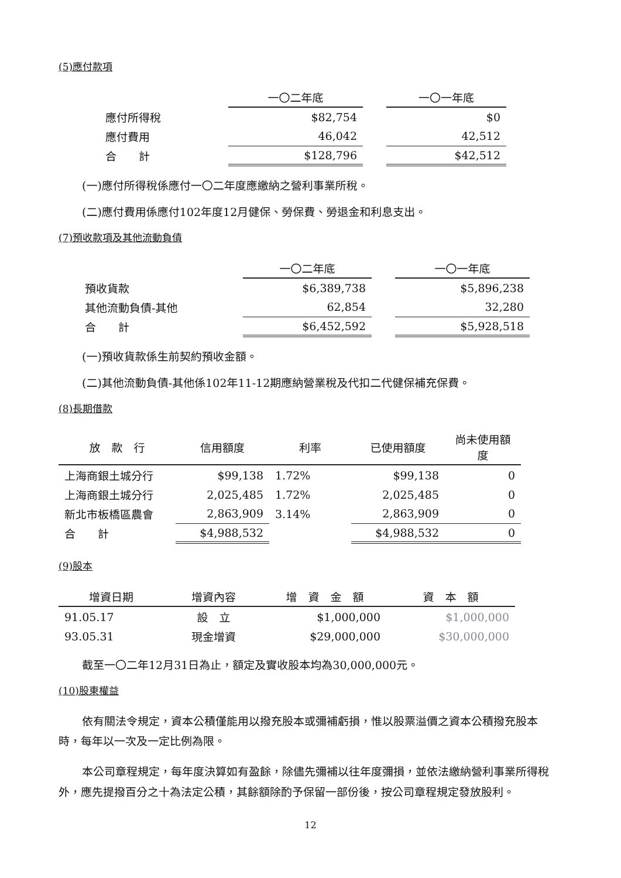(5)應付款項
| | 一〇二年底 | | 一〇一年底 |
| 應付所得稅 | $82,754 | | $0 |
| 應付費用 | 46,042 | | 42,512 |
| 合 計 | $128,796 | | $42,512 |
(一)應付所得稅係應付一〇二年度應繳納之營利事業所稅。
(二)應付費用係應付102年度12月健保、勞保費、勞退金和利息支出。
(7)預收款項及其他流動負債
| | 一〇二年底 | | 一〇一年底 |
| 預收貨款 | $6,389,738 | | $5,896,238 |
| 其他流動負債-其他 | 62,854 | | 32,280 |
| 合 計 | $6,452,592 | | $5,928,518 |
(一)預收貨款係生前契約預收金額。
(二)其他流動負債-其他係102年11-12期應納營業稅及代扣二代健保補充保費。
(8)長期借款
| 放 款 行 | 信用額度 | 利率 | 已使用額度 | 尚未使用額度 |
| --- | --- | --- | --- | --- |
| 上海商銀土城分行 | $99,138 | 1.72% | $99,138 | 0 |
| 上海商銀土城分行 | 2,025,485 | 1.72% | 2,025,485 | 0 |
| 新北市板橋區農會 | 2,863,909 | 3.14% | 2,863,909 | 0 |
| 合 計 | $4,988,532 | | $4,988,532 | 0 |
(9)股本
| 增資日期 | 增資內容 | 增 資 金 額 | 資 本 額 |
| --- | --- | --- | --- |
| 91.05.17 | 設 立 | $1,000,000 | $1,000,000 |
| 93.05.31 | 現金增資 | $29,000,000 | $30,000,000 |
截至一〇二年12月31日為止，額定及實收股本均為30,000,000元。
(10)股東權益
依有關法令規定，資本公積僅能用以撥充股本或彌補虧損，惟以股票溢價之資本公積撥充股本時，每年以一次及一定比例為限。
本公司章程規定，每年度決算如有盈餘，除儘先彌補以往年度彌損，並依法繳納營利事業所得稅外，應先提撥百分之十為法定公積，其餘額除酌予保留一部份後，按公司章程規定發放股利。
12